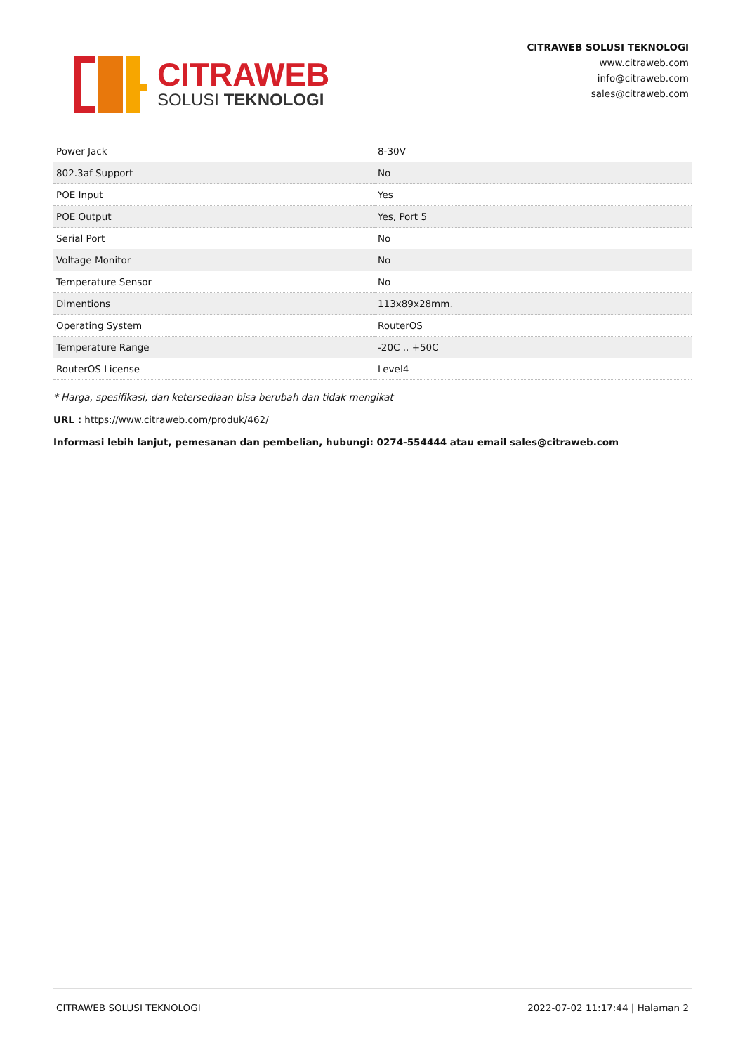CITRAWEB
SOLUSI TEKNOLOGI
CITRAWEB SOLUSI TEKNOLOGI
www.citraweb.com
info@citraweb.com
sales@citraweb.com
| Power Jack | 8-30V |
| 802.3af Support | No |
| POE Input | Yes |
| POE Output | Yes, Port 5 |
| Serial Port | No |
| Voltage Monitor | No |
| Temperature Sensor | No |
| Dimentions | 113x89x28mm. |
| Operating System | RouterOS |
| Temperature Range | -20C .. +50C |
| RouterOS License | Level4 |
* Harga, spesifikasi, dan ketersediaan bisa berubah dan tidak mengikat
URL : https://www.citraweb.com/produk/462/
Informasi lebih lanjut, pemesanan dan pembelian, hubungi: 0274-554444 atau email sales@citraweb.com
CITRAWEB SOLUSI TEKNOLOGI 2022-07-02 11:17:44 | Halaman 2